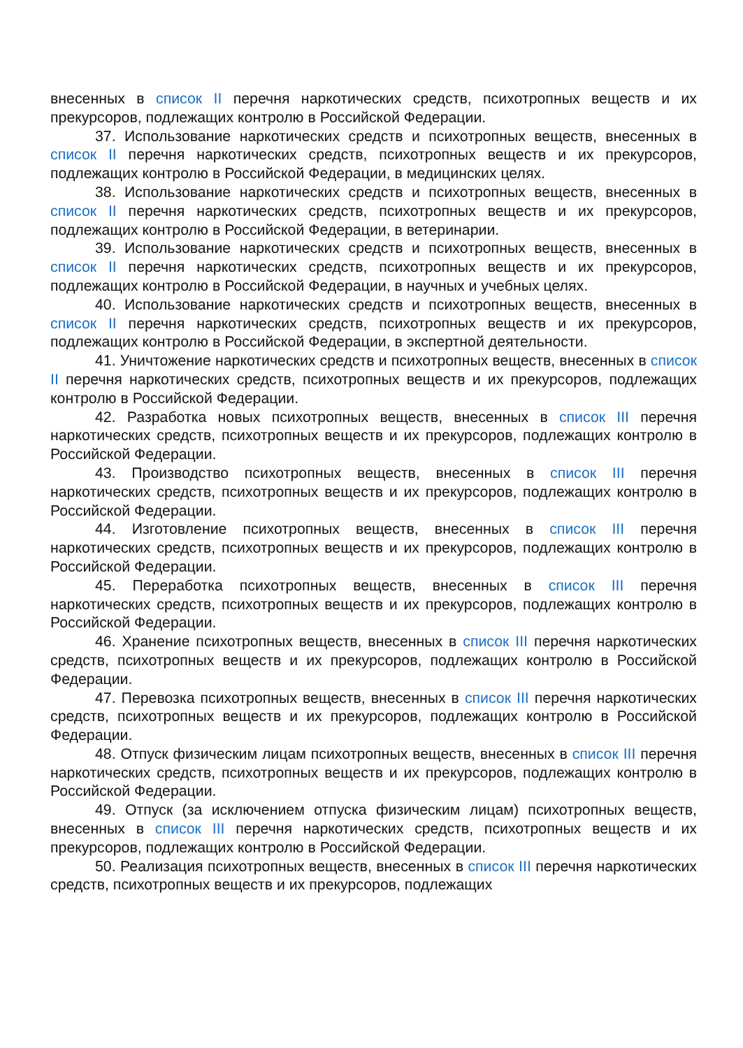внесенных в список II перечня наркотических средств, психотропных веществ и их прекурсоров, подлежащих контролю в Российской Федерации.
37. Использование наркотических средств и психотропных веществ, внесенных в список II перечня наркотических средств, психотропных веществ и их прекурсоров, подлежащих контролю в Российской Федерации, в медицинских целях.
38. Использование наркотических средств и психотропных веществ, внесенных в список II перечня наркотических средств, психотропных веществ и их прекурсоров, подлежащих контролю в Российской Федерации, в ветеринарии.
39. Использование наркотических средств и психотропных веществ, внесенных в список II перечня наркотических средств, психотропных веществ и их прекурсоров, подлежащих контролю в Российской Федерации, в научных и учебных целях.
40. Использование наркотических средств и психотропных веществ, внесенных в список II перечня наркотических средств, психотропных веществ и их прекурсоров, подлежащих контролю в Российской Федерации, в экспертной деятельности.
41. Уничтожение наркотических средств и психотропных веществ, внесенных в список II перечня наркотических средств, психотропных веществ и их прекурсоров, подлежащих контролю в Российской Федерации.
42. Разработка новых психотропных веществ, внесенных в список III перечня наркотических средств, психотропных веществ и их прекурсоров, подлежащих контролю в Российской Федерации.
43. Производство психотропных веществ, внесенных в список III перечня наркотических средств, психотропных веществ и их прекурсоров, подлежащих контролю в Российской Федерации.
44. Изготовление психотропных веществ, внесенных в список III перечня наркотических средств, психотропных веществ и их прекурсоров, подлежащих контролю в Российской Федерации.
45. Переработка психотропных веществ, внесенных в список III перечня наркотических средств, психотропных веществ и их прекурсоров, подлежащих контролю в Российской Федерации.
46. Хранение психотропных веществ, внесенных в список III перечня наркотических средств, психотропных веществ и их прекурсоров, подлежащих контролю в Российской Федерации.
47. Перевозка психотропных веществ, внесенных в список III перечня наркотических средств, психотропных веществ и их прекурсоров, подлежащих контролю в Российской Федерации.
48. Отпуск физическим лицам психотропных веществ, внесенных в список III перечня наркотических средств, психотропных веществ и их прекурсоров, подлежащих контролю в Российской Федерации.
49. Отпуск (за исключением отпуска физическим лицам) психотропных веществ, внесенных в список III перечня наркотических средств, психотропных веществ и их прекурсоров, подлежащих контролю в Российской Федерации.
50. Реализация психотропных веществ, внесенных в список III перечня наркотических средств, психотропных веществ и их прекурсоров, подлежащих